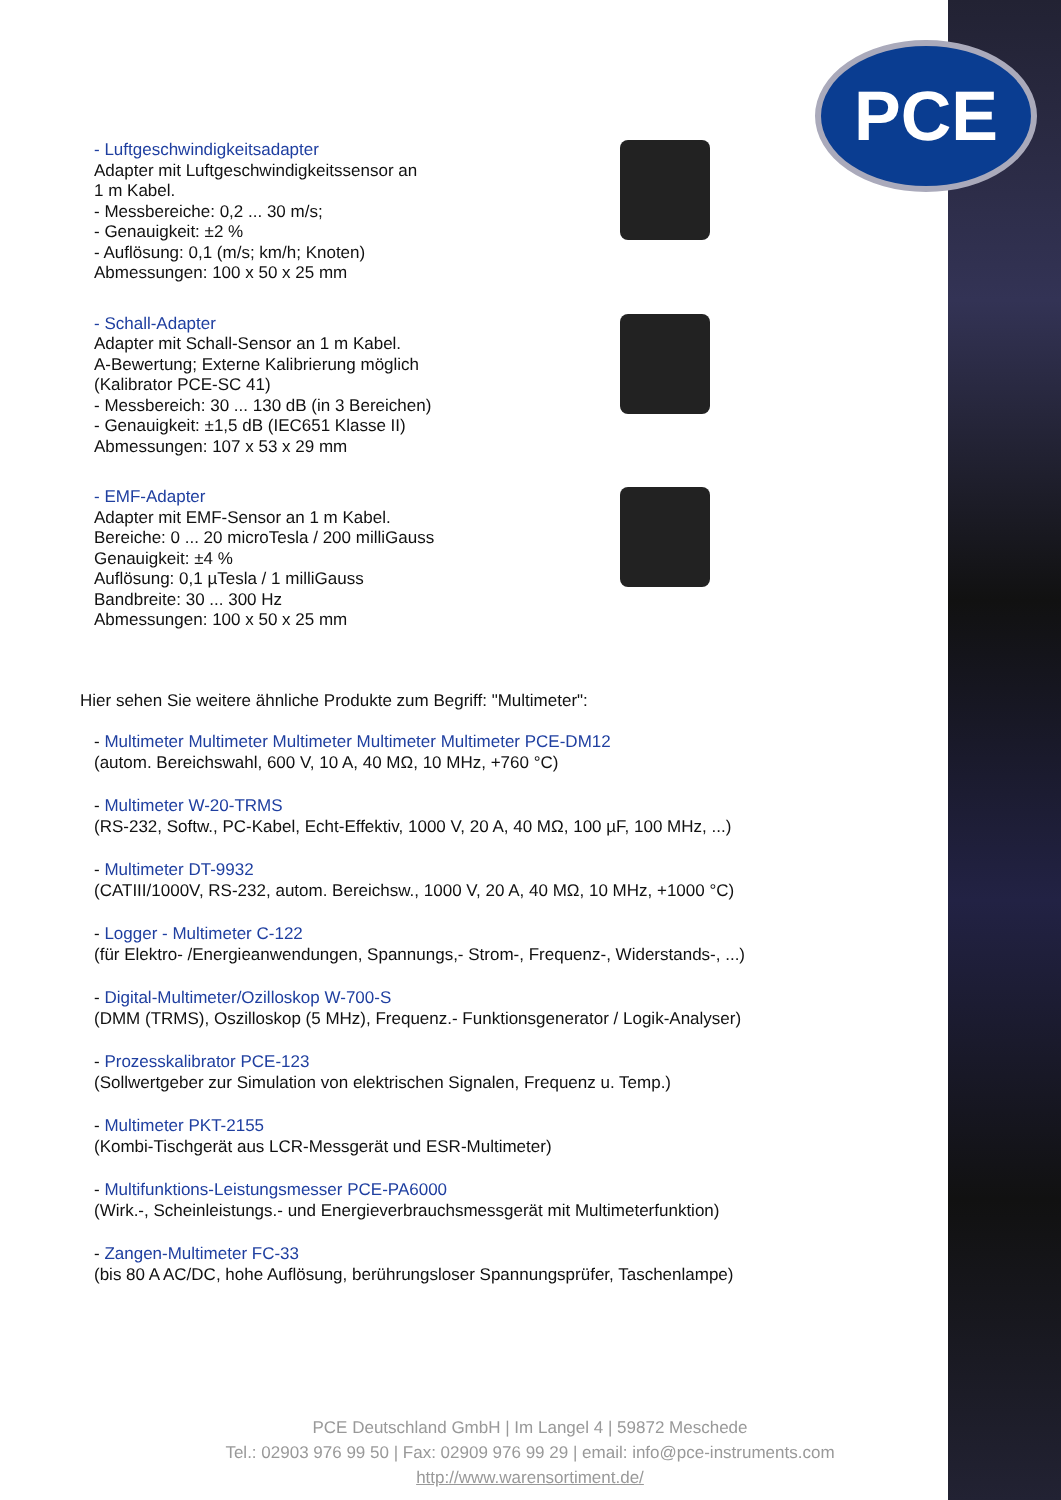PCE
- Luftgeschwindigkeitsadapter
Adapter mit Luftgeschwindigkeitssensor an
1 m Kabel.
- Messbereiche: 0,2 ... 30 m/s;
- Genauigkeit: ±2 %
- Auflösung: 0,1 (m/s; km/h; Knoten)
Abmessungen: 100 x 50 x 25 mm
- Schall-Adapter
Adapter mit Schall-Sensor an 1 m Kabel.
A-Bewertung; Externe Kalibrierung möglich
(Kalibrator PCE-SC 41)
- Messbereich: 30 ... 130 dB (in 3 Bereichen)
- Genauigkeit: ±1,5 dB (IEC651 Klasse II)
Abmessungen: 107 x 53 x 29 mm
- EMF-Adapter
Adapter mit EMF-Sensor an 1 m Kabel.
Bereiche: 0 ... 20 microTesla / 200 milliGauss
Genauigkeit: ±4 %
Auflösung: 0,1 µTesla / 1 milliGauss
Bandbreite: 30 ... 300 Hz
Abmessungen: 100 x 50 x 25 mm
Hier sehen Sie weitere ähnliche Produkte zum Begriff: "Multimeter":
- Multimeter Multimeter Multimeter Multimeter Multimeter PCE-DM12
(autom. Bereichswahl, 600 V, 10 A, 40 MΩ, 10 MHz, +760 °C)
- Multimeter W-20-TRMS
(RS-232, Softw., PC-Kabel, Echt-Effektiv, 1000 V, 20 A, 40 MΩ, 100 µF, 100 MHz, ...)
- Multimeter DT-9932
(CATIII/1000V, RS-232, autom. Bereichsw., 1000 V, 20 A, 40 MΩ, 10 MHz, +1000 °C)
- Logger - Multimeter C-122
(für Elektro- /Energieanwendungen, Spannungs,- Strom-, Frequenz-, Widerstands-, ...)
- Digital-Multimeter/Ozilloskop W-700-S
(DMM (TRMS), Oszilloskop (5 MHz), Frequenz.- Funktionsgenerator / Logik-Analyser)
- Prozesskalibrator PCE-123
(Sollwertgeber zur Simulation von elektrischen Signalen, Frequenz u. Temp.)
- Multimeter PKT-2155
(Kombi-Tischgerät aus LCR-Messgerät und ESR-Multimeter)
- Multifunktions-Leistungsmesser PCE-PA6000
(Wirk.-, Scheinleistungs.- und Energieverbrauchsmessgerät mit Multimeterfunktion)
- Zangen-Multimeter FC-33
(bis 80 A AC/DC, hohe Auflösung, berührungsloser Spannungsprüfer, Taschenlampe)
PCE Deutschland GmbH | Im Langel 4 | 59872 Meschede
Tel.: 02903 976 99 50 | Fax: 02909 976 99 29 | email: info@pce-instruments.com
http://www.warensortiment.de/